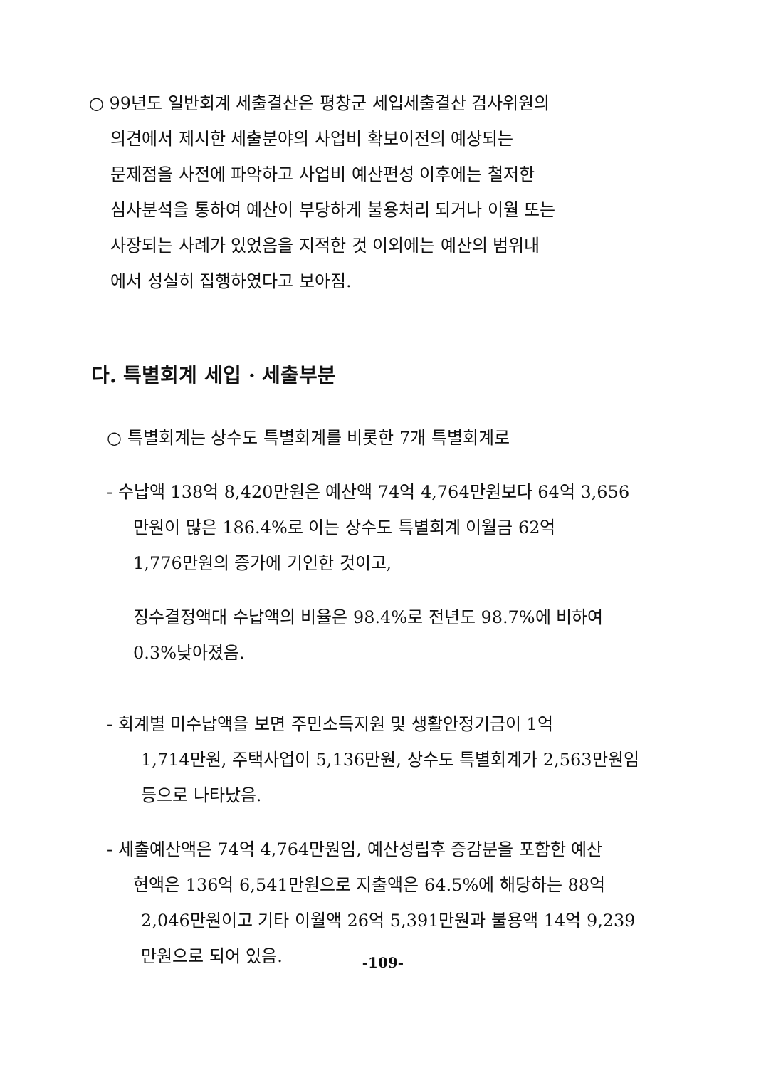○ 99년도 일반회계 세출결산은 평창군 세입세출결산 검사위원의
의견에서 제시한 세출분야의 사업비 확보이전의 예상되는
문제점을 사전에 파악하고 사업비 예산편성 이후에는 철저한
심사분석을 통하여 예산이 부당하게 불용처리 되거나 이월 또는
사장되는 사례가 있었음을 지적한 것 이외에는 예산의 범위내
에서 성실히 집행하였다고 보아짐.
다. 특별회계 세입 · 세출부분
○ 특별회계는 상수도 특별회계를 비롯한 7개 특별회계로
- 수납액 138억 8,420만원은 예산액 74억 4,764만원보다 64억 3,656
만원이 많은 186.4%로 이는 상수도 특별회계 이월금 62억
1,776만원의 증가에 기인한 것이고,
징수결정액대 수납액의 비율은 98.4%로 전년도 98.7%에 비하여
0.3%낮아졌음.
- 회계별 미수납액을 보면 주민소득지원 및 생활안정기금이 1억
1,714만원, 주택사업이 5,136만원, 상수도 특별회계가 2,563만원임
등으로 나타났음.
- 세출예산액은 74억 4,764만원임, 예산성립후 증감분을 포함한 예산
현액은 136억 6,541만원으로 지출액은 64.5%에 해당하는 88억
2,046만원이고 기타 이월액 26억 5,391만원과 불용액 14억 9,239
만원으로 되어 있음.
-109-